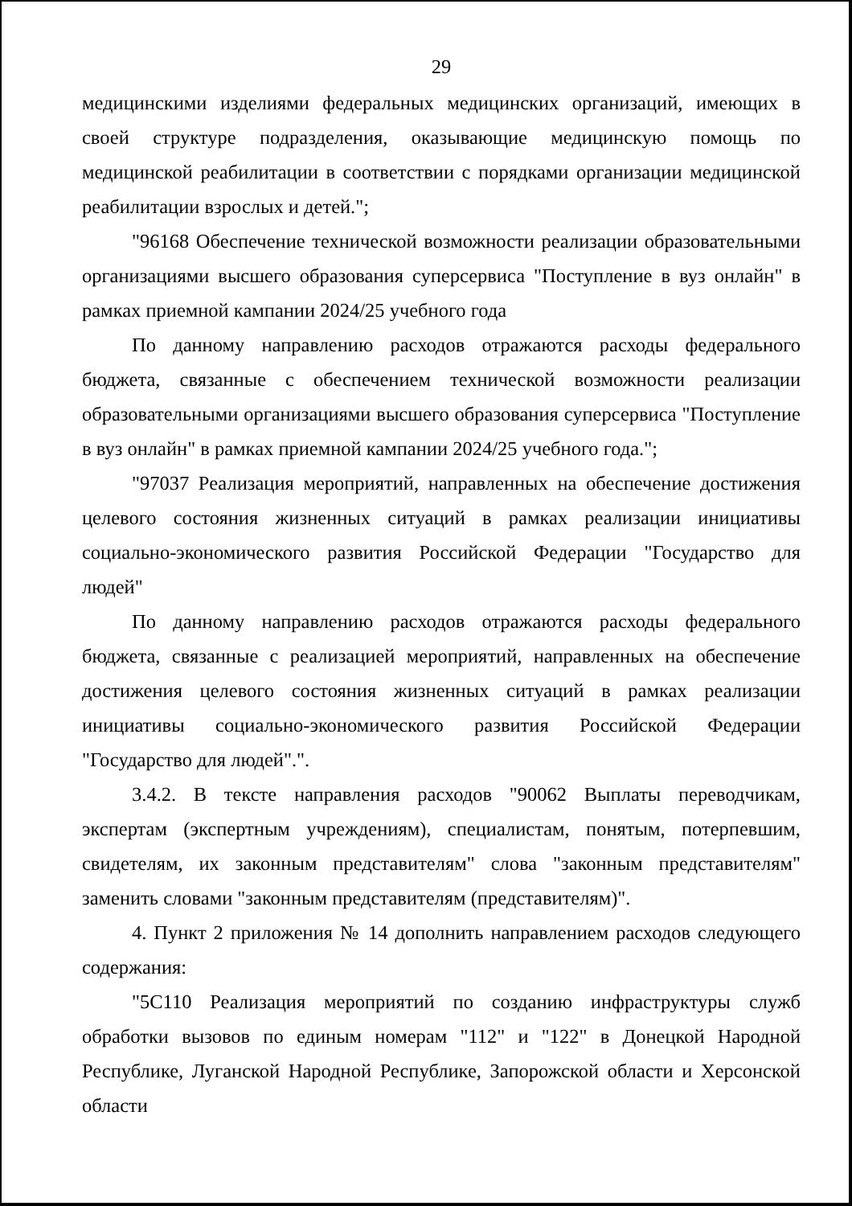29
медицинскими изделиями федеральных медицинских организаций, имеющих в своей структуре подразделения, оказывающие медицинскую помощь по медицинской реабилитации в соответствии с порядками организации медицинской реабилитации взрослых и детей.";
"96168 Обеспечение технической возможности реализации образовательными организациями высшего образования суперсервиса "Поступление в вуз онлайн" в рамках приемной кампании 2024/25 учебного года
По данному направлению расходов отражаются расходы федерального бюджета, связанные с обеспечением технической возможности реализации образовательными организациями высшего образования суперсервиса "Поступление в вуз онлайн" в рамках приемной кампании 2024/25 учебного года.";
"97037 Реализация мероприятий, направленных на обеспечение достижения целевого состояния жизненных ситуаций в рамках реализации инициативы социально-экономического развития Российской Федерации "Государство для людей"
По данному направлению расходов отражаются расходы федерального бюджета, связанные с реализацией мероприятий, направленных на обеспечение достижения целевого состояния жизненных ситуаций в рамках реализации инициативы социально-экономического развития Российской Федерации "Государство для людей".".
3.4.2. В тексте направления расходов "90062 Выплаты переводчикам, экспертам (экспертным учреждениям), специалистам, понятым, потерпевшим, свидетелям, их законным представителям" слова "законным представителям" заменить словами "законным представителям (представителям)".
4. Пункт 2 приложения № 14 дополнить направлением расходов следующего содержания:
"5С110 Реализация мероприятий по созданию инфраструктуры служб обработки вызовов по единым номерам "112" и "122" в Донецкой Народной Республике, Луганской Народной Республике, Запорожской области и Херсонской области